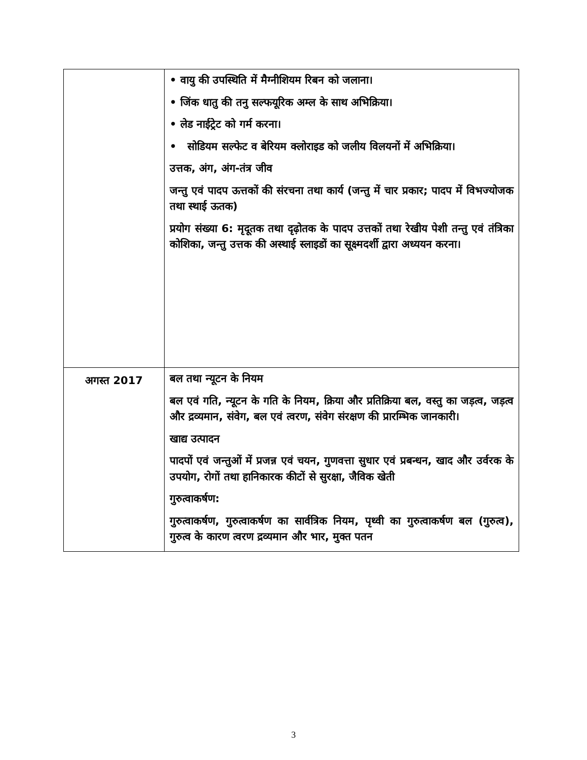| | • वायु की उपस्थिति में मैग्नीशियम रिबन को जलाना। • जिंक धातु की तनु सल्फयूरिक अम्ल के साथ अभिक्रिया। • लेड नाईट्रेट को गर्म करना। • सोडियम सल्फेट व बेरियम क्लोराइड को जलीय विलयनों में अभिक्रिया। उत्तक, अंग, अंग-तंत्र जीव जन्तु एवं पादप ऊत्तकों की संरचना तथा कार्य (जन्तु में चार प्रकार; पादप में विभज्योजक तथा स्थाई ऊतक) प्रयोग संख्या 6: मृदूतक तथा दृढ़ोतक के पादप उत्तकों तथा रेखीय पेशी तन्तु एवं तंत्रिका कोशिका, जन्तु उत्तक की अस्थाई स्लाइडों का सूक्ष्मदर्शी द्वारा अध्ययन करना। |
| अगस्त 2017 | बल तथा न्यूटन के नियम बल एवं गति, न्यूटन के गति के नियम, क्रिया और प्रतिक्रिया बल, वस्तु का जड़त्व, जड़त्व और द्रव्यमान, संवेग, बल एवं त्वरण, संवेग संरक्षण की प्रारम्भिक जानकारी। खाद्य उत्पादन पादपों एवं जन्तुओं में प्रजन्न एवं चयन, गुणवत्ता सुधार एवं प्रबन्धन, खाद और उर्वरक के उपयोग, रोगों तथा हानिकारक कीटों से सुरक्षा, जैविक खेती गुरुत्वाकर्षण: गुरुत्वाकर्षण, गुरुत्वाकर्षण का सार्वत्रिक नियम, पृथ्वी का गुरुत्वाकर्षण बल (गुरुत्व), गुरुत्व के कारण त्वरण द्रव्यमान और भार, मुक्त पतन |
3